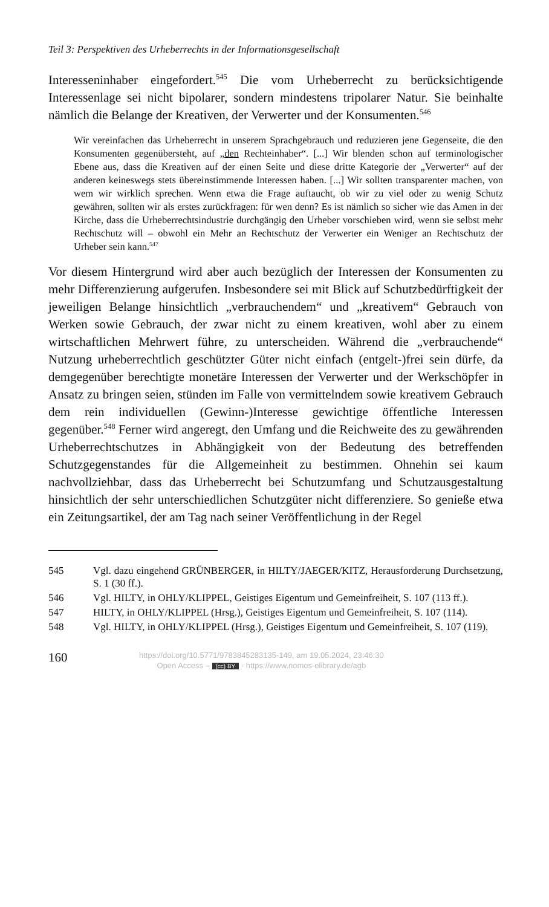Teil 3: Perspektiven des Urheberrechts in der Informationsgesellschaft
Interesseninhaber eingefordert.<sup>545</sup> Die vom Urheberrecht zu berücksichti­gende Interessenlage sei nicht bipolarer, sondern mindestens tripolarer Natur. Sie beinhalte nämlich die Belange der Kreativen, der Verwerter und der Konsumenten.<sup>546</sup>
Wir vereinfachen das Urheberrecht in unserem Sprachgebrauch und reduzieren jene Gegenseite, die den Konsumenten gegenübersteht, auf „den Rechteinhaber“. [...] Wir blenden schon auf terminologischer Ebene aus, dass die Kreativen auf der einen Seite und diese dritte Kategorie der „Verwerter“ auf der anderen keineswegs stets übereinstimmende Interessen haben. [...] Wir sollten transparenter machen, von wem wir wirklich sprechen. Wenn etwa die Frage auftaucht, ob wir zu viel oder zu wenig Schutz gewähren, sollten wir als erstes zurückfragen: für wen denn? Es ist nämlich so sicher wie das Amen in der Kirche, dass die Urheberrechtsindustrie durchgängig den Urheber vorschieben wird, wenn sie selbst mehr Rechtschutz will – obwohl ein Mehr an Rechtschutz der Verwerter ein Weniger an Rechtschutz der Urheber sein kann.<sup>547</sup>
Vor diesem Hintergrund wird aber auch bezüglich der Interessen der Kon­sumenten zu mehr Differenzierung aufgerufen. Insbesondere sei mit Blick auf Schutzbedürftigkeit der jeweiligen Belange hinsichtlich „verbrauchen­dem“ und „kreativem“ Gebrauch von Werken sowie Gebrauch, der zwar nicht zu einem kreativen, wohl aber zu einem wirtschaftlichen Mehrwert führe, zu unterscheiden. Während die „verbrauchende“ Nutzung urheber­rechtlich geschützter Güter nicht einfach (entgelt-)frei sein dürfe, da dem­gegenüber berechtigte monetäre Interessen der Verwerter und der Werk­schöpfer in Ansatz zu bringen seien, stünden im Falle von vermittelndem sowie kreativem Gebrauch dem rein individuellen (Gewinn-)Interesse gewichtige öffentliche Interessen gegenüber.<sup>548</sup> Ferner wird angeregt, den Umfang und die Reichweite des zu gewährenden Urheberrechtschutzes in Abhängigkeit von der Bedeutung des betreffenden Schutzgegenstandes für die Allgemeinheit zu bestimmen. Ohnehin sei kaum nachvollziehbar, dass das Urheberrecht bei Schutzumfang und Schutzausgestaltung hinsichtlich der sehr unterschiedlichen Schutzgüter nicht differenziere. So genieße etwa ein Zeitungsartikel, der am Tag nach seiner Veröffentlichung in der Regel
545 Vgl. dazu eingehend GRÜNBERGER, in HILTY/JAEGER/KITZ, Herausfor­derung Durchsetzung, S. 1 (30 ff.).
546 Vgl. HILTY, in OHLY/KLIPPEL, Geistiges Eigentum und Gemeinfreiheit, S. 107 (113 ff.).
547 HILTY, in OHLY/KLIPPEL (Hrsg.), Geistiges Eigentum und Gemeinfreiheit, S. 107 (114).
548 Vgl. HILTY, in OHLY/KLIPPEL (Hrsg.), Geistiges Eigentum und Gemeinfrei­heit, S. 107 (119).
160
https://doi.org/10.5771/9783845283135-149, am 19.05.2024, 23:46:30
Open Access – (cc) BY - https://www.nomos-elibrary.de/agb